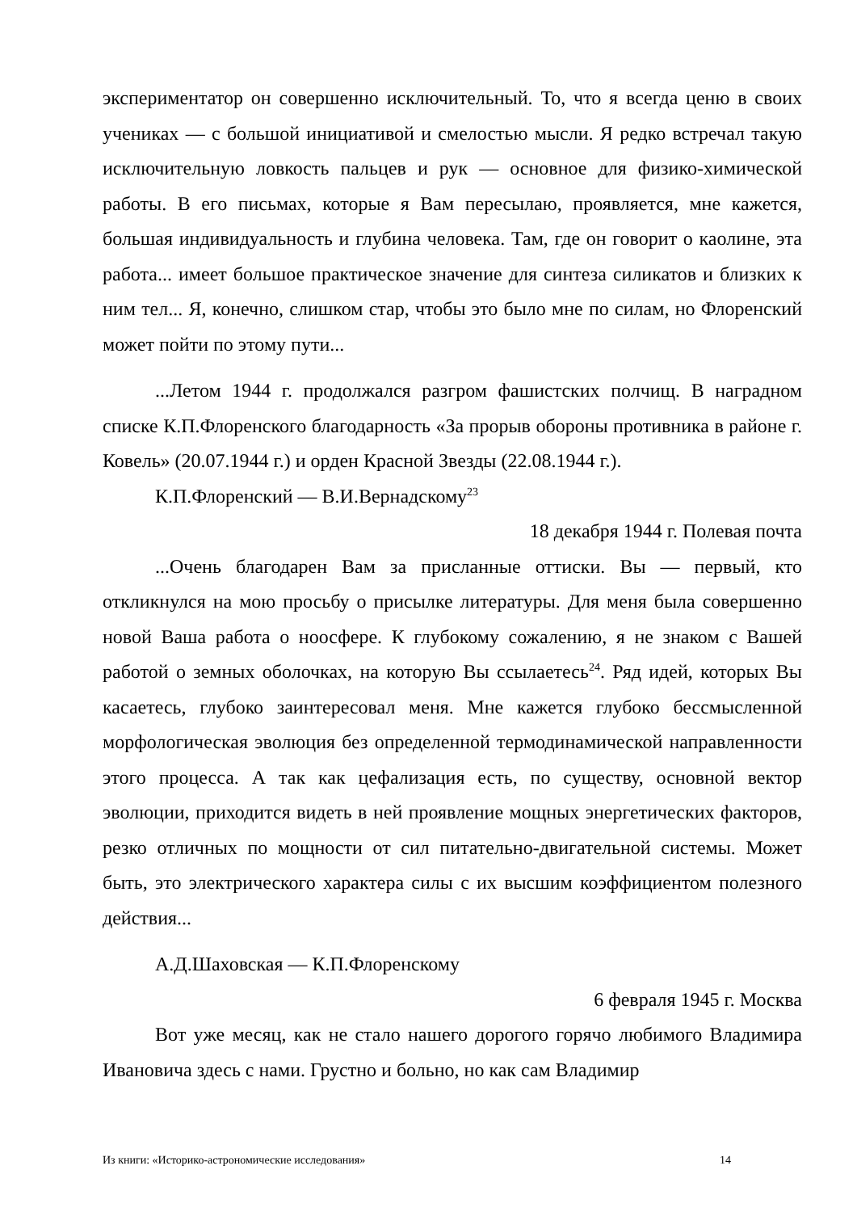экспериментатор он совершенно исключительный. То, что я всегда ценю в своих учениках — с большой инициативой и смелостью мысли. Я редко встречал такую исключительную ловкость пальцев и рук — основное для физико-химической работы. В его письмах, которые я Вам пересылаю, проявляется, мне кажется, большая индивидуальность и глубина человека. Там, где он говорит о каолине, эта работа... имеет большое практическое значение для синтеза силикатов и близких к ним тел... Я, конечно, слишком стар, чтобы это было мне по силам, но Флоренский может пойти по этому пути...
...Летом 1944 г. продолжался разгром фашистских полчищ. В наградном списке К.П.Флоренского благодарность «За прорыв обороны противника в районе г. Ковель» (20.07.1944 г.) и орден Красной Звезды (22.08.1944 г.).
К.П.Флоренский — В.И.Вернадскому<sup>23</sup>
18 декабря 1944 г. Полевая почта
...Очень благодарен Вам за присланные оттиски. Вы — первый, кто откликнулся на мою просьбу о присылке литературы. Для меня была совершенно новой Ваша работа о ноосфере. К глубокому сожалению, я не знаком с Вашей работой о земных оболочках, на которую Вы ссылаетесь<sup>24</sup>. Ряд идей, которых Вы касаетесь, глубоко заинтересовал меня. Мне кажется глубоко бессмысленной морфологическая эволюция без определенной термодинамической направленности этого процесса. А так как цефализация есть, по существу, основной вектор эволюции, приходится видеть в ней проявление мощных энергетических факторов, резко отличных по мощности от сил питательно-двигательной системы. Может быть, это электрического характера силы с их высшим коэффициентом полезного действия...
А.Д.Шаховская — К.П.Флоренскому
6 февраля 1945 г. Москва
Вот уже месяц, как не стало нашего дорогого горячо любимого Владимира Ивановича здесь с нами. Грустно и больно, но как сам Владимир
Из книги: «Историко-астрономические исследования» 14